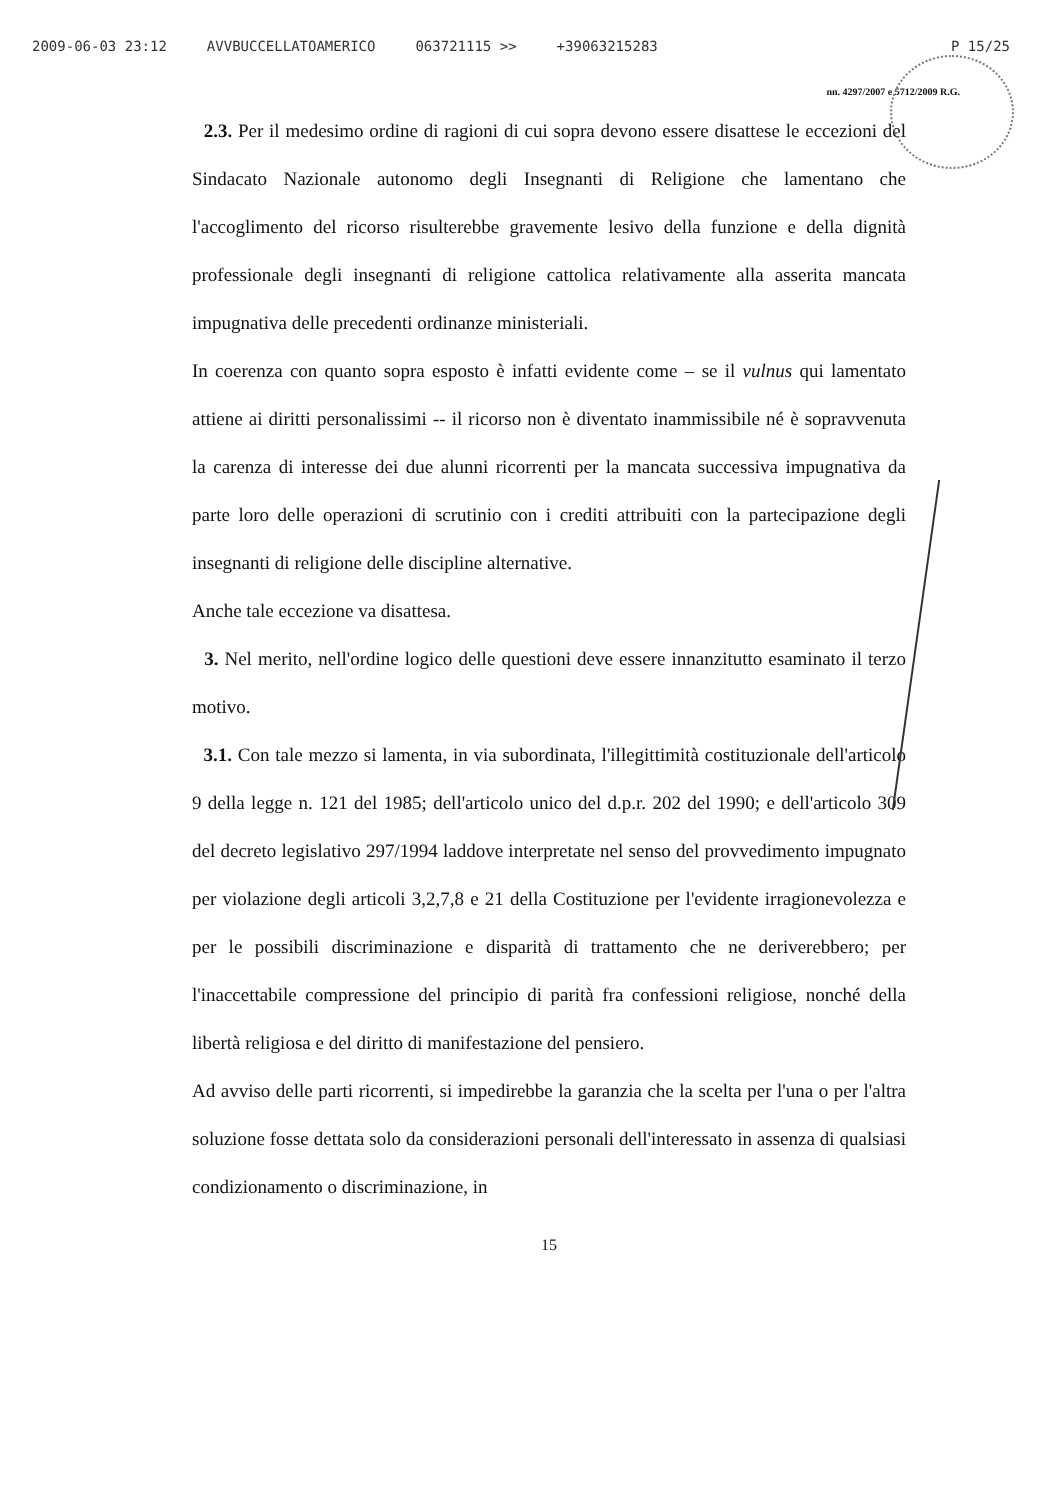2009-06-03 23:12 AVVBUCCELLATOAMERICO 063721115 >> +39063215283 P 15/25
nn. 4297/2007 e 5712/2009 R.G.
2.3. Per il medesimo ordine di ragioni di cui sopra devono essere disattese le eccezioni del Sindacato Nazionale autonomo degli Insegnanti di Religione che lamentano che l'accoglimento del ricorso risulterebbe gravemente lesivo della funzione e della dignità professionale degli insegnanti di religione cattolica relativamente alla asserita mancata impugnativa delle precedenti ordinanze ministeriali.
In coerenza con quanto sopra esposto è infatti evidente come – se il vulnus qui lamentato attiene ai diritti personalissimi -- il ricorso non è diventato inammissibile né è sopravvenuta la carenza di interesse dei due alunni ricorrenti per la mancata successiva impugnativa da parte loro delle operazioni di scrutinio con i crediti attribuiti con la partecipazione degli insegnanti di religione delle discipline alternative.
Anche tale eccezione va disattesa.
3. Nel merito, nell'ordine logico delle questioni deve essere innanzitutto esaminato il terzo motivo.
3.1. Con tale mezzo si lamenta, in via subordinata, l'illegittimità costituzionale dell'articolo 9 della legge n. 121 del 1985; dell'articolo unico del d.p.r. 202 del 1990; e dell'articolo 309 del decreto legislativo 297/1994 laddove interpretate nel senso del provvedimento impugnato per violazione degli articoli 3,2,7,8 e 21 della Costituzione per l'evidente irragionevolezza e per le possibili discriminazione e disparità di trattamento che ne deriverebbero; per l'inaccettabile compressione del principio di parità fra confessioni religiose, nonché della libertà religiosa e del diritto di manifestazione del pensiero.
Ad avviso delle parti ricorrenti, si impedirebbe la garanzia che la scelta per l'una o per l'altra soluzione fosse dettata solo da considerazioni personali dell'interessato in assenza di qualsiasi condizionamento o discriminazione, in
15